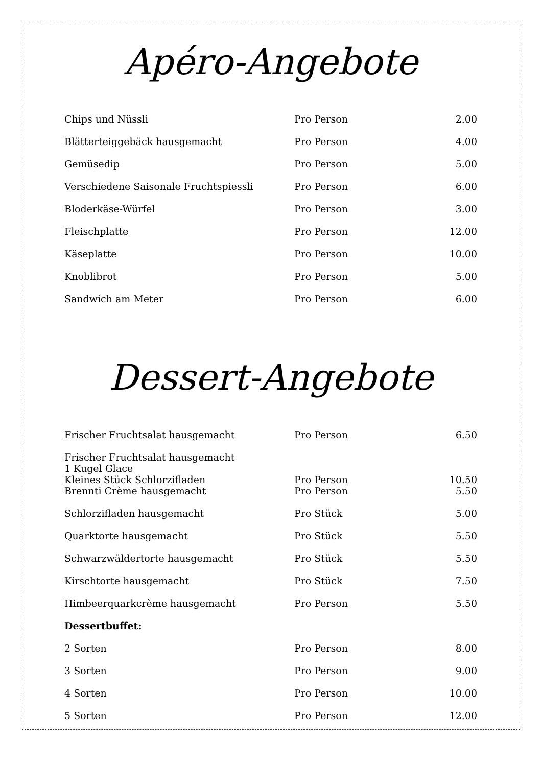Apéro-Angebote
| Chips und Nüssli | Pro Person | 2.00 |
| Blätterteiggebäck hausgemacht | Pro Person | 4.00 |
| Gemüsedip | Pro Person | 5.00 |
| Verschiedene Saisonale Fruchtspiessli | Pro Person | 6.00 |
| Bloderkäse-Würfel | Pro Person | 3.00 |
| Fleischplatte | Pro Person | 12.00 |
| Käseplatte | Pro Person | 10.00 |
| Knoblibrot | Pro Person | 5.00 |
| Sandwich am Meter | Pro Person | 6.00 |
Dessert-Angebote
| Frischer Fruchtsalat hausgemacht | Pro Person | 6.50 |
| Frischer Fruchtsalat hausgemacht 1 Kugel Glace Kleines Stück Schlorzifladen | Pro Person | 10.50 |
| Brennti Crème hausgemacht | Pro Person | 5.50 |
| Schlorzifladen hausgemacht | Pro Stück | 5.00 |
| Quarktorte hausgemacht | Pro Stück | 5.50 |
| Schwarzwäldertorte hausgemacht | Pro Stück | 5.50 |
| Kirschtorte hausgemacht | Pro Stück | 7.50 |
| Himbeerquarkcrème hausgemacht | Pro Person | 5.50 |
| Dessertbuffet: | | |
| 2 Sorten | Pro Person | 8.00 |
| 3 Sorten | Pro Person | 9.00 |
| 4 Sorten | Pro Person | 10.00 |
| 5 Sorten | Pro Person | 12.00 |